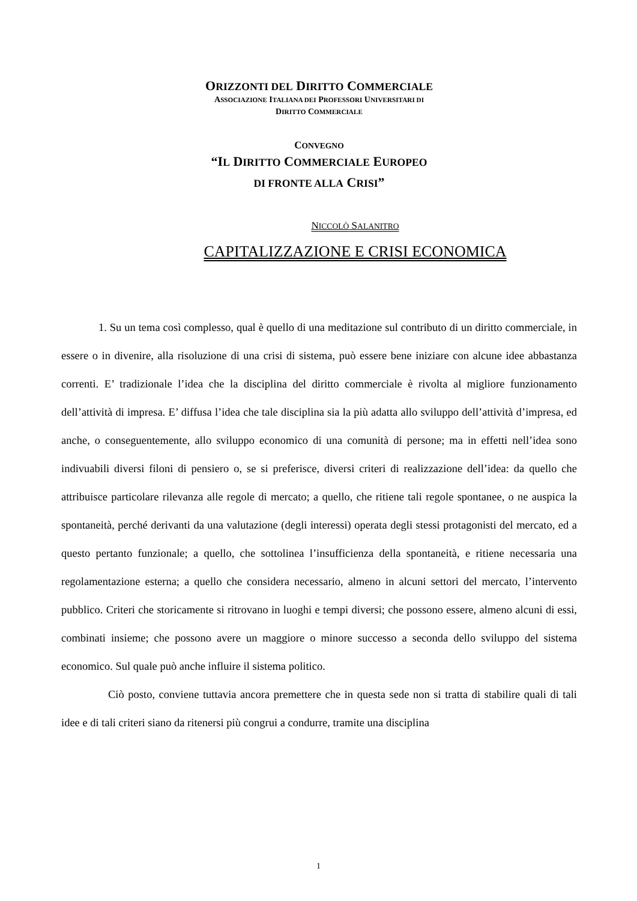ORIZZONTI DEL DIRITTO COMMERCIALE
ASSOCIAZIONE ITALIANA DEI PROFESSORI UNIVERSITARI DI
DIRITTO COMMERCIALE
CONVEGNO
“IL DIRITTO COMMERCIALE EUROPEO
DI FRONTE ALLA CRISI”
NICCOLÒ SALANITRO
CAPITALIZZAZIONE E CRISI ECONOMICA
1. Su un tema così complesso, qual è quello di una meditazione sul contributo di un diritto commerciale, in essere o in divenire, alla risoluzione di una crisi di sistema, può essere bene iniziare con alcune idee abbastanza correnti. E’ tradizionale l’idea che la disciplina del diritto commerciale è rivolta al migliore funzionamento dell’attività di impresa. E’ diffusa l’idea che tale disciplina sia la più adatta allo sviluppo dell’attività d’impresa, ed anche, o conseguentemente, allo sviluppo economico di una comunità di persone; ma in effetti nell’idea sono indivuabili diversi filoni di pensiero o, se si preferisce, diversi criteri di realizzazione dell’idea: da quello che attribuisce particolare rilevanza alle regole di mercato; a quello, che ritiene tali regole spontanee, o ne auspica la spontaneità, perché derivanti da una valutazione (degli interessi) operata degli stessi protagonisti del mercato, ed a questo pertanto funzionale; a quello, che sottolinea l’insufficienza della spontaneità, e ritiene necessaria una regolamentazione esterna; a quello che considera necessario, almeno in alcuni settori del mercato, l’intervento pubblico. Criteri che storicamente si ritrovano in luoghi e tempi diversi; che possono essere, almeno alcuni di essi, combinati insieme; che possono avere un maggiore o minore successo a seconda dello sviluppo del sistema economico. Sul quale può anche influire il sistema politico.
Ciò posto, conviene tuttavia ancora premettere che in questa sede non si tratta di stabilire quali di tali idee e di tali criteri siano da ritenersi più congrui a condurre, tramite una disciplina
1